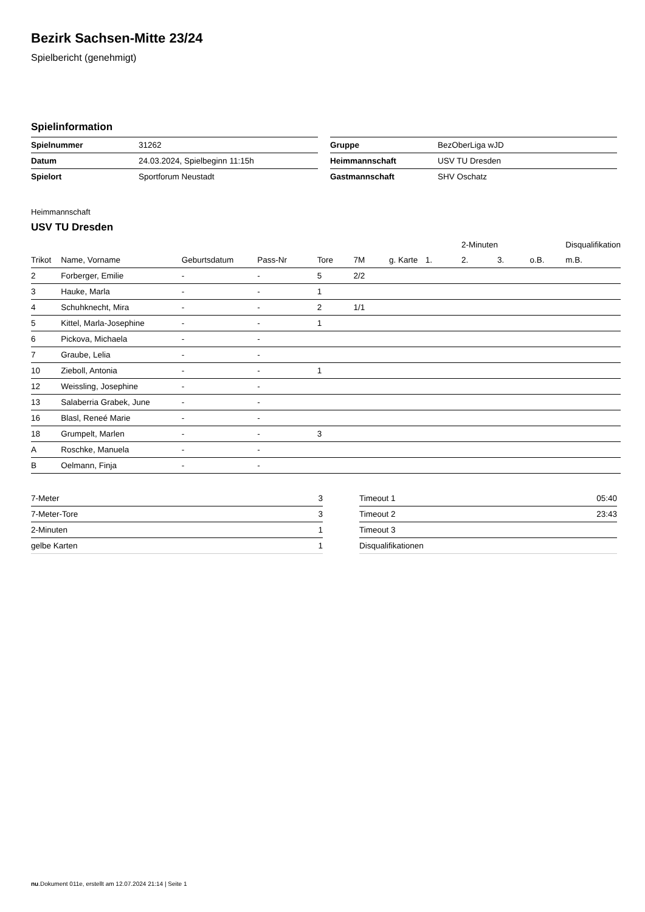Bezirk Sachsen-Mitte 23/24
Spielbericht (genehmigt)
Spielinformation
| Spielnummer | 31262 |
| Datum | 24.03.2024, Spielbeginn 11:15h |
| Spielort | Sportforum Neustadt |
| Gruppe | BezOberLiga wJD |
| Heimmannschaft | USV TU Dresden |
| Gastmannschaft | SHV Oschatz |
Heimmannschaft
USV TU Dresden
| | | | | | | | | 2-Minuten | | | Disqualifikation |
| --- | --- | --- | --- | --- | --- | --- | --- | --- | --- | --- | --- |
| Trikot | Name, Vorname | Geburtsdatum | Pass-Nr | Tore | 7M | g. Karte | 1. | 2. | 3. | o.B. | m.B. |
| 2 | Forberger, Emilie | - | - | 5 | 2/2 | | | | | | |
| 3 | Hauke, Marla | - | - | 1 | | | | | | | |
| 4 | Schuhknecht, Mira | - | - | 2 | 1/1 | | | | | | |
| 5 | Kittel, Marla-Josephine | - | - | 1 | | | | | | | |
| 6 | Pickova, Michaela | - | - | | | | | | | | |
| 7 | Graube, Lelia | - | - | | | | | | | | |
| 10 | Zieboll, Antonia | - | - | 1 | | | | | | | |
| 12 | Weissling, Josephine | - | - | | | | | | | | |
| 13 | Salaberria Grabek, June | - | - | | | | | | | | |
| 16 | Blasl, Reneé Marie | - | - | | | | | | | | |
| 18 | Grumpelt, Marlen | - | - | 3 | | | | | | | |
| A | Roschke, Manuela | - | - | | | | | | | | |
| B | Oelmann, Finja | - | - | | | | | | | | |
| 7-Meter | 3 |
| 7-Meter-Tore | 3 |
| 2-Minuten | 1 |
| gelbe Karten | 1 |
| Timeout 1 | 05:40 |
| Timeout 2 | 23:43 |
| Timeout 3 | |
| Disqualifikationen | |
nu.Dokument 011e, erstellt am 12.07.2024 21:14 | Seite 1